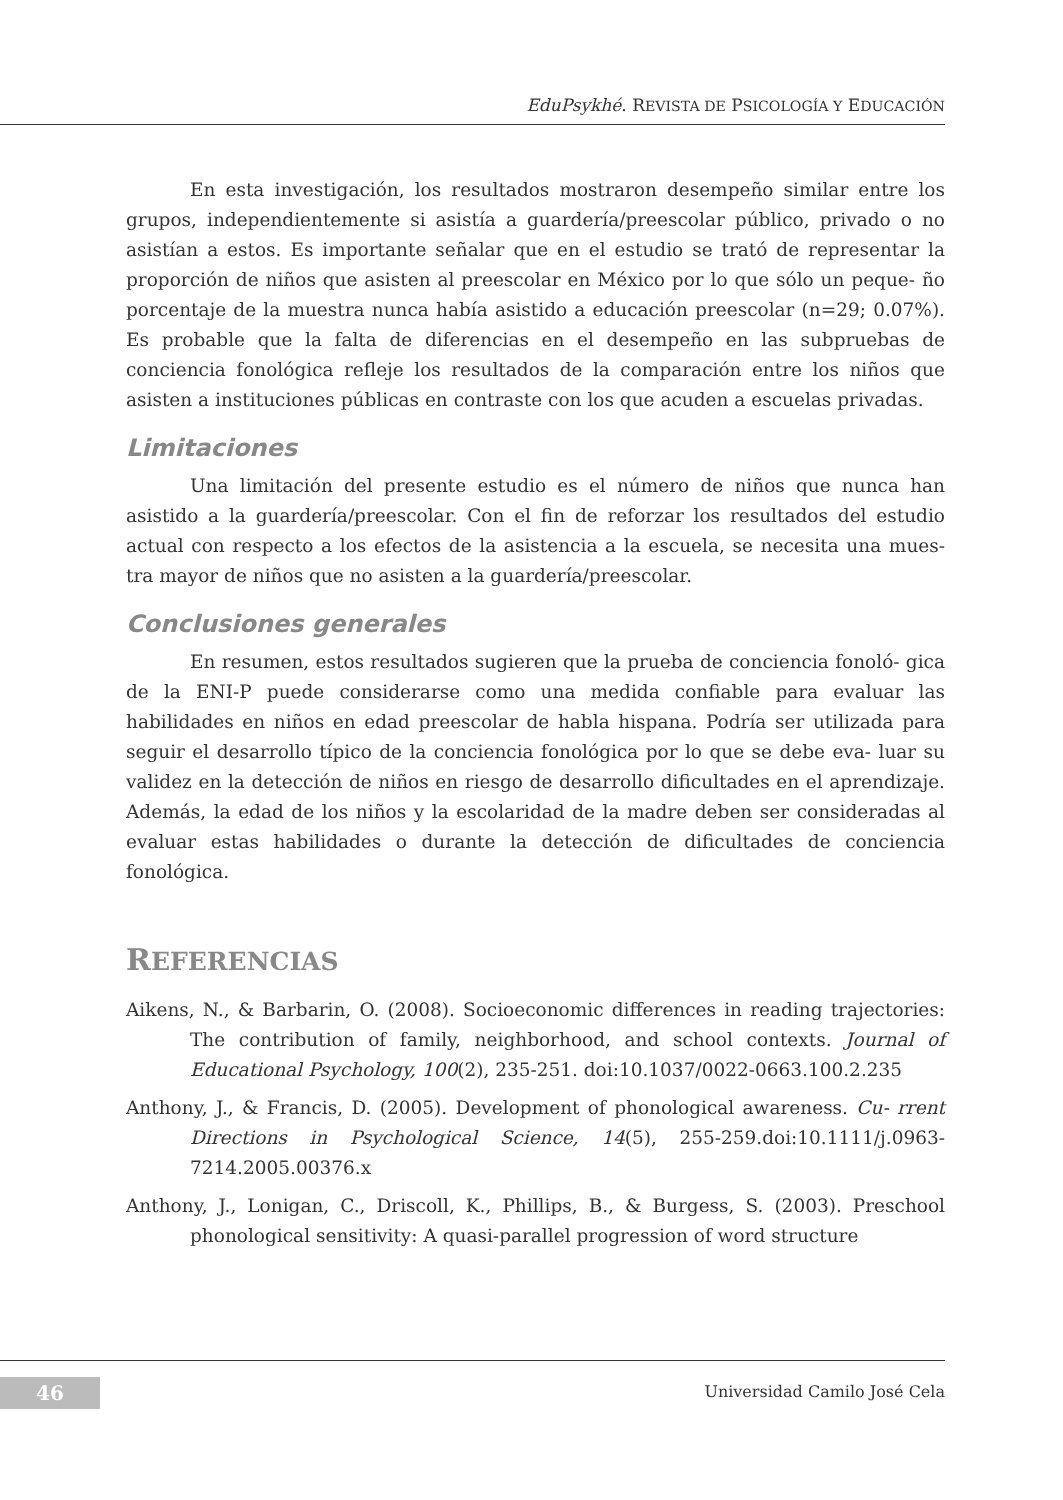EduPsykhé. REVISTA DE PSICOLOGÍA Y EDUCACIÓN
En esta investigación, los resultados mostraron desempeño similar entre los grupos, independientemente si asistía a guardería/preescolar público, privado o no asistían a estos. Es importante señalar que en el estudio se trató de representar la proporción de niños que asisten al preescolar en México por lo que sólo un peque- ño porcentaje de la muestra nunca había asistido a educación preescolar (n=29; 0.07%). Es probable que la falta de diferencias en el desempeño en las subpruebas de conciencia fonológica refleje los resultados de la comparación entre los niños que asisten a instituciones públicas en contraste con los que acuden a escuelas privadas.
Limitaciones
Una limitación del presente estudio es el número de niños que nunca han asistido a la guardería/preescolar. Con el fin de reforzar los resultados del estudio actual con respecto a los efectos de la asistencia a la escuela, se necesita una mues- tra mayor de niños que no asisten a la guardería/preescolar.
Conclusiones generales
En resumen, estos resultados sugieren que la prueba de conciencia fonoló- gica de la ENI-P puede considerarse como una medida confiable para evaluar las habilidades en niños en edad preescolar de habla hispana. Podría ser utilizada para seguir el desarrollo típico de la conciencia fonológica por lo que se debe eva- luar su validez en la detección de niños en riesgo de desarrollo dificultades en el aprendizaje. Además, la edad de los niños y la escolaridad de la madre deben ser consideradas al evaluar estas habilidades o durante la detección de dificultades de conciencia fonológica.
REFERENCIAS
Aikens, N., & Barbarin, O. (2008). Socioeconomic differences in reading trajectories: The contribution of family, neighborhood, and school contexts. Journal of Educational Psychology, 100(2), 235-251. doi:10.1037/0022-0663.100.2.235
Anthony, J., & Francis, D. (2005). Development of phonological awareness. Cu- rrent Directions in Psychological Science, 14(5), 255-259.doi:10.1111/j.0963-7214.2005.00376.x
Anthony, J., Lonigan, C., Driscoll, K., Phillips, B., & Burgess, S. (2003). Preschool phonological sensitivity: A quasi-parallel progression of word structure
46 Universidad Camilo José Cela